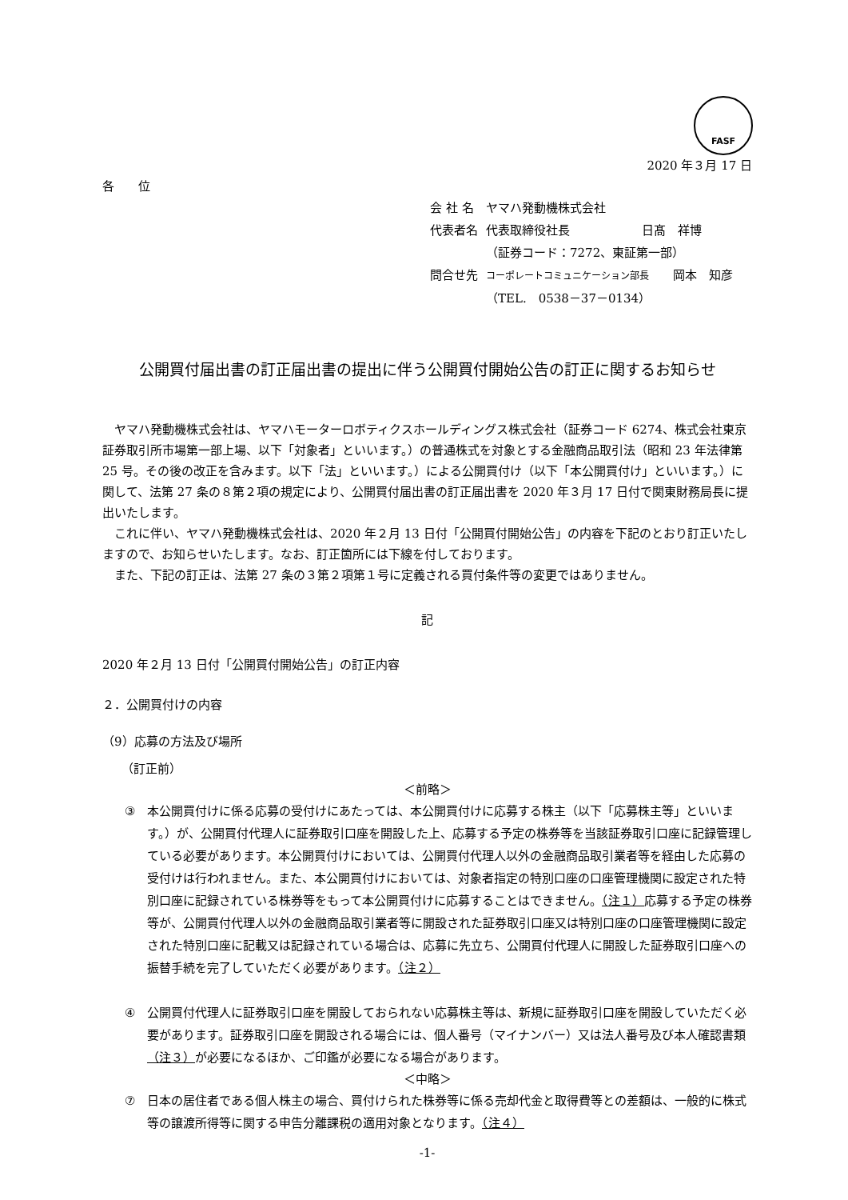FASF
2020 年３月 17 日
各　　位
| 会 社 名 | ヤマハ発動機株式会社 |
| 代表者名 | 代表取締役社長 日髙 祥博 |
| | （証券コード：7272、東証第一部） |
| 問合せ先 | コーポレートコミュニケーション部長 岡本 知彦 |
| | （TEL. 0538－37－0134） |
公開買付届出書の訂正届出書の提出に伴う公開買付開始公告の訂正に関するお知らせ
ヤマハ発動機株式会社は、ヤマハモーターロボティクスホールディングス株式会社（証券コード 6274、株式会社東京証券取引所市場第一部上場、以下「対象者」といいます。）の普通株式を対象とする金融商品取引法（昭和 23 年法律第 25 号。その後の改正を含みます。以下「法」といいます。）による公開買付け（以下「本公開買付け」といいます。）に関して、法第 27 条の８第２項の規定により、公開買付届出書の訂正届出書を 2020 年３月 17 日付で関東財務局長に提出いたします。
これに伴い、ヤマハ発動機株式会社は、2020 年２月 13 日付「公開買付開始公告」の内容を下記のとおり訂正いたしますので、お知らせいたします。なお、訂正箇所には下線を付しております。
また、下記の訂正は、法第 27 条の３第２項第１号に定義される買付条件等の変更ではありません。
記
2020 年２月 13 日付「公開買付開始公告」の訂正内容
２．公開買付けの内容
（9）応募の方法及び場所
（訂正前）
＜前略＞
③ 本公開買付けに係る応募の受付けにあたっては、本公開買付けに応募する株主（以下「応募株主等」といいます。）が、公開買付代理人に証券取引口座を開設した上、応募する予定の株券等を当該証券取引口座に記録管理している必要があります。本公開買付けにおいては、公開買付代理人以外の金融商品取引業者等を経由した応募の受付けは行われません。また、本公開買付けにおいては、対象者指定の特別口座の口座管理機関に設定された特別口座に記録されている株券等をもって本公開買付けに応募することはできません。（注１）応募する予定の株券等が、公開買付代理人以外の金融商品取引業者等に開設された証券取引口座又は特別口座の口座管理機関に設定された特別口座に記載又は記録されている場合は、応募に先立ち、公開買付代理人に開設した証券取引口座への振替手続を完了していただく必要があります。（注２）
④ 公開買付代理人に証券取引口座を開設しておられない応募株主等は、新規に証券取引口座を開設していただく必要があります。証券取引口座を開設される場合には、個人番号（マイナンバー）又は法人番号及び本人確認書類（注３）が必要になるほか、ご印鑑が必要になる場合があります。
＜中略＞
⑦ 日本の居住者である個人株主の場合、買付けられた株券等に係る売却代金と取得費等との差額は、一般的に株式等の譲渡所得等に関する申告分離課税の適用対象となります。（注４）
-1-